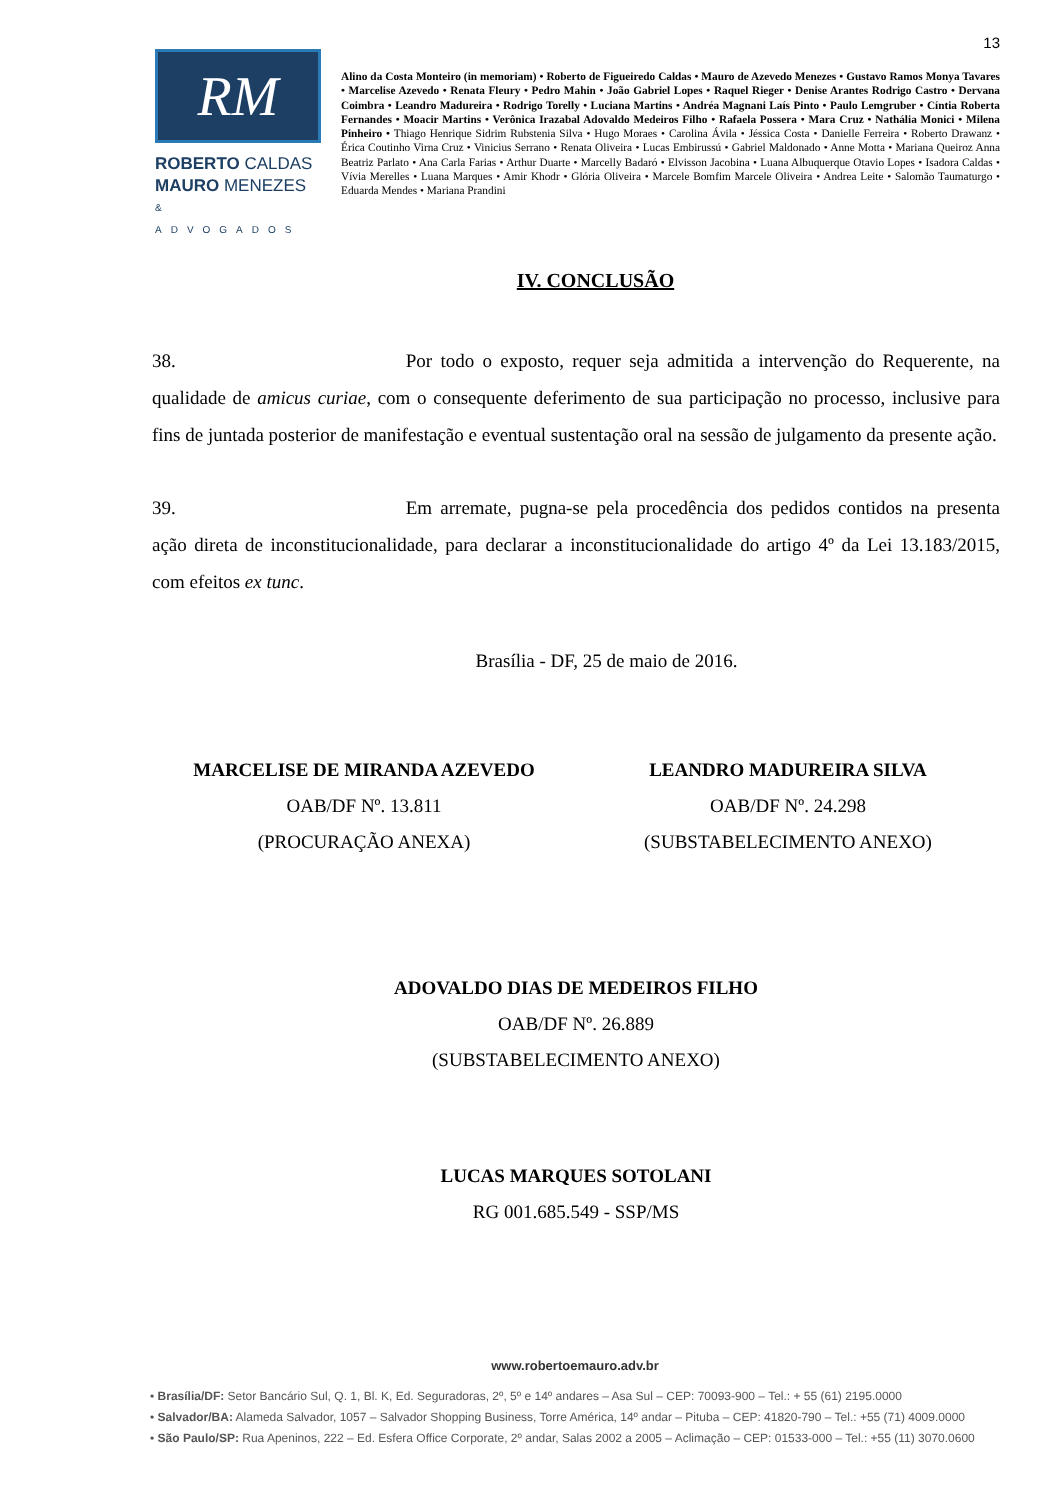13
RM
ROBERTO CALDAS
MAURO MENEZES
& ADVOGADOS
Alino da Costa Monteiro (in memoriam) • Roberto de Figueiredo Caldas • Mauro de Azevedo Menezes • Gustavo Ramos Monya Tavares • Marcelise Azevedo • Renata Fleury • Pedro Mahin • João Gabriel Lopes • Raquel Rieger • Denise Arantes Rodrigo Castro • Dervana Coimbra • Leandro Madureira • Rodrigo Torelly • Luciana Martins • Andréa Magnani Laís Pinto • Paulo Lemgruber • Cíntia Roberta Fernandes • Moacir Martins • Verônica Irazabal Adovaldo Medeiros Filho • Rafaela Possera • Mara Cruz • Nathália Monici • Milena Pinheiro • Thiago Henrique Sidrim Rubstenia Silva • Hugo Moraes • Carolina Ávila • Jéssica Costa • Danielle Ferreira • Roberto Drawanz • Érica Coutinho Virna Cruz • Vinicius Serrano • Renata Oliveira • Lucas Embirussú • Gabriel Maldonado • Anne Motta • Mariana Queiroz Anna Beatriz Parlato • Ana Carla Farias • Arthur Duarte • Marcelly Badaró • Elvisson Jacobina • Luana Albuquerque Otavio Lopes • Isadora Caldas • Vívia Merelles • Luana Marques • Amir Khodr • Glória Oliveira • Marcele Bomfim Marcele Oliveira • Andrea Leite • Salomão Taumaturgo • Eduarda Mendes • Mariana Prandini
IV. CONCLUSÃO
38. Por todo o exposto, requer seja admitida a intervenção do Requerente, na qualidade de amicus curiae, com o consequente deferimento de sua participação no processo, inclusive para fins de juntada posterior de manifestação e eventual sustentação oral na sessão de julgamento da presente ação.
39. Em arremate, pugna-se pela procedência dos pedidos contidos na presenta ação direta de inconstitucionalidade, para declarar a inconstitucionalidade do artigo 4º da Lei 13.183/2015, com efeitos ex tunc.
Brasília - DF, 25 de maio de 2016.
MARCELISE DE MIRANDA AZEVEDO
OAB/DF Nº. 13.811
(PROCURAÇÃO ANEXA)
LEANDRO MADUREIRA SILVA
OAB/DF Nº. 24.298
(SUBSTABELECIMENTO ANEXO)
ADOVALDO DIAS DE MEDEIROS FILHO
OAB/DF Nº. 26.889
(SUBSTABELECIMENTO ANEXO)
LUCAS MARQUES SOTOLANI
RG 001.685.549 - SSP/MS
www.robertoemauro.adv.br
• Brasília/DF: Setor Bancário Sul, Q. 1, Bl. K, Ed. Seguradoras, 2º, 5º e 14º andares – Asa Sul – CEP: 70093-900 – Tel.: + 55 (61) 2195.0000
• Salvador/BA: Alameda Salvador, 1057 – Salvador Shopping Business, Torre América, 14º andar – Pituba – CEP: 41820-790 – Tel.: +55 (71) 4009.0000
• São Paulo/SP: Rua Apeninos, 222 – Ed. Esfera Office Corporate, 2º andar, Salas 2002 a 2005 – Aclimação – CEP: 01533-000 – Tel.: +55 (11) 3070.0600